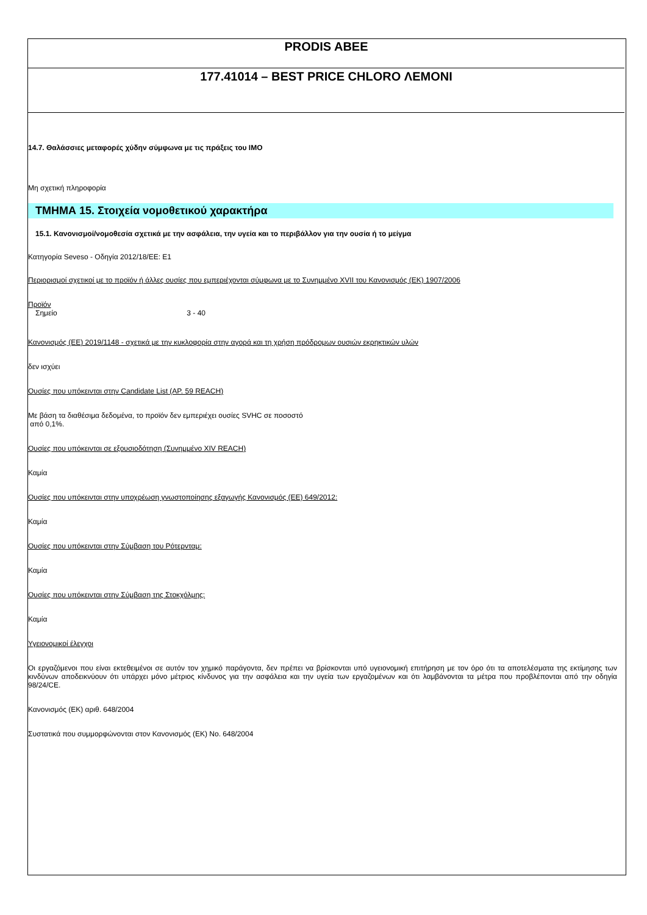PRODIS ABEE
177.41014 – BEST PRICE CHLORO ΛΕΜΟΝΙ
14.7. Θαλάσσιες μεταφορές χύδην σύμφωνα με τις πράξεις του IMO
Μη σχετική πληροφορία
ΤΜΗΜΑ 15. Στοιχεία νομοθετικού χαρακτήρα
15.1. Κανονισμοί/νομοθεσία σχετικά με την ασφάλεια, την υγεία και το περιβάλλον για την ουσία ή το μείγμα
Κατηγορία Seveso - Οδηγία 2012/18/ΕΕ: E1
Περιορισμοί σχετικοί με το προϊόν ή άλλες ουσίες που εμπεριέχονται σύμφωνα με το Συνημμένο XVII του Κανονισμός (ΕΚ) 1907/2006
Προϊόν
Σημείο 3 - 40
Κανονισμός (ΕΕ) 2019/1148 - σχετικά με την κυκλοφορία στην αγορά και τη χρήση πρόδρομων ουσιών εκρηκτικών υλών
δεν ισχύει
Ουσίες που υπόκεινται στην Candidate List (ΑΡ. 59 REACH)
Με βάση τα διαθέσιμα δεδομένα, το προϊόν δεν εμπεριέχει ουσίες SVHC σε ποσοστό
από 0,1%.
Ουσίες που υπόκεινται σε εξουσιοδότηση (Συνημμένο XIV REACH)
Καμία
Ουσίες που υπόκεινται στην υποχρέωση γνωστοποίησης εξαγωγής Κανονισμός (ΕΕ) 649/2012:
Καμία
Ουσίες που υπόκεινται στην Σύμβαση του Ρότερνταμ:
Καμία
Ουσίες που υπόκεινται στην Σύμβαση της Στοκχόλμης:
Καμία
Υγειονομικοί έλεγχοι
Οι εργαζόμενοι που είναι εκτεθειμένοι σε αυτόν τον χημικό παράγοντα, δεν πρέπει να βρίσκονται υπό υγειονομική επιτήρηση με τον όρο ότι τα αποτελέσματα της εκτίμησης των κινδύνων αποδεικνύουν ότι υπάρχει μόνο μέτριος κίνδυνος για την ασφάλεια και την υγεία των εργαζομένων και ότι λαμβάνονται τα μέτρα που προβλέπονται από την οδηγία 98/24/CE.
Κανονισμός (ΕΚ) αριθ. 648/2004
Συστατικά που συμμορφώνονται στον Κανονισμός (ΕΚ) No. 648/2004